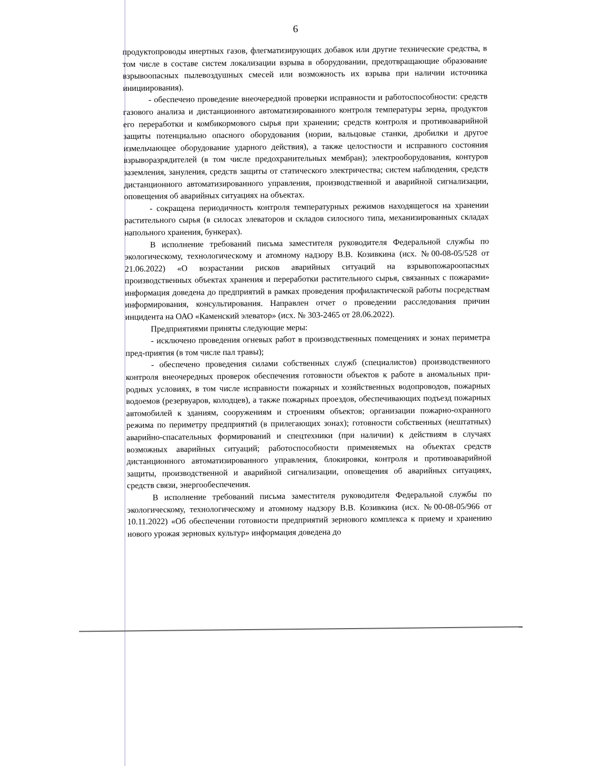6
продуктопроводы инертных газов, флегматизирующих добавок или другие технические средства, в том числе в составе систем локализации взрыва в оборудовании, предотвращающие образование взрывоопасных пылевоздушных смесей или возможность их взрыва при наличии источника инициирования).
- обеспечено проведение внеочередной проверки исправности и работоспособности: средств газового анализа и дистанционного автоматизированного контроля температуры зерна, продуктов его переработки и комбикормового сырья при хранении; средств контроля и противоаварийной защиты потенциально опасного оборудования (нории, вальцовые станки, дробилки и другое измельчающее оборудование ударного действия), а также целостности и исправного состояния взрыворазрядителей (в том числе предохранительных мембран); электрооборудования, контуров заземления, зануления, средств защиты от статического электричества; систем наблюдения, средств дистанционного автоматизированного управления, производственной и аварийной сигнализации, оповещения об аварийных ситуациях на объектах.
- сокращена периодичность контроля температурных режимов находящегося на хранении растительного сырья (в силосах элеваторов и складов силосного типа, механизированных складах напольного хранения, бункерах).
В исполнение требований письма заместителя руководителя Федеральной службы по экологическому, технологическому и атомному надзору В.В. Козивкина (исх. №00-08-05/528 от 21.06.2022) «О возрастании рисков аварийных ситуаций на взрывопожароопасных производственных объектах хранения и переработки растительного сырья, связанных с пожарами» информация доведена до предприятий в рамках проведения профилактической работы посредствам информирования, консультирования. Направлен отчет о проведении расследования причин инцидента на ОАО «Каменский элеватор» (исх. № 303-2465 от 28.06.2022).
Предприятиями приняты следующие меры:
- исключено проведения огневых работ в производственных помещениях и зонах периметра пред-приятия (в том числе пал травы);
- обеспечено проведения силами собственных служб (специалистов) производственного контроля внеочередных проверок обеспечения готовности объектов к работе в аномальных при-родных условиях, в том числе исправности пожарных и хозяйственных водопроводов, пожарных водоемов (резервуаров, колодцев), а также пожарных проездов, обеспечивающих подъезд пожарных автомобилей к зданиям, сооружениям и строениям объектов; организации пожарно-охранного режима по периметру предприятий (в прилегающих зонах); готовности собственных (нештатных) аварийно-спасательных формирований и спецтехники (при наличии) к действиям в случаях возможных аварийных ситуаций; работоспособности применяемых на объектах средств дистанционного автоматизированного управления, блокировки, контроля и противоаварийной защиты, производственной и аварийной сигнализации, оповещения об аварийных ситуациях, средств связи, энергообеспечения.
В исполнение требований письма заместителя руководителя Федеральной службы по экологическому, технологическому и атомному надзору В.В. Козивкина (исх. №00-08-05/966 от 10.11.2022) «Об обеспечении готовности предприятий зернового комплекса к приему и хранению нового урожая зерновых культур» информация доведена до